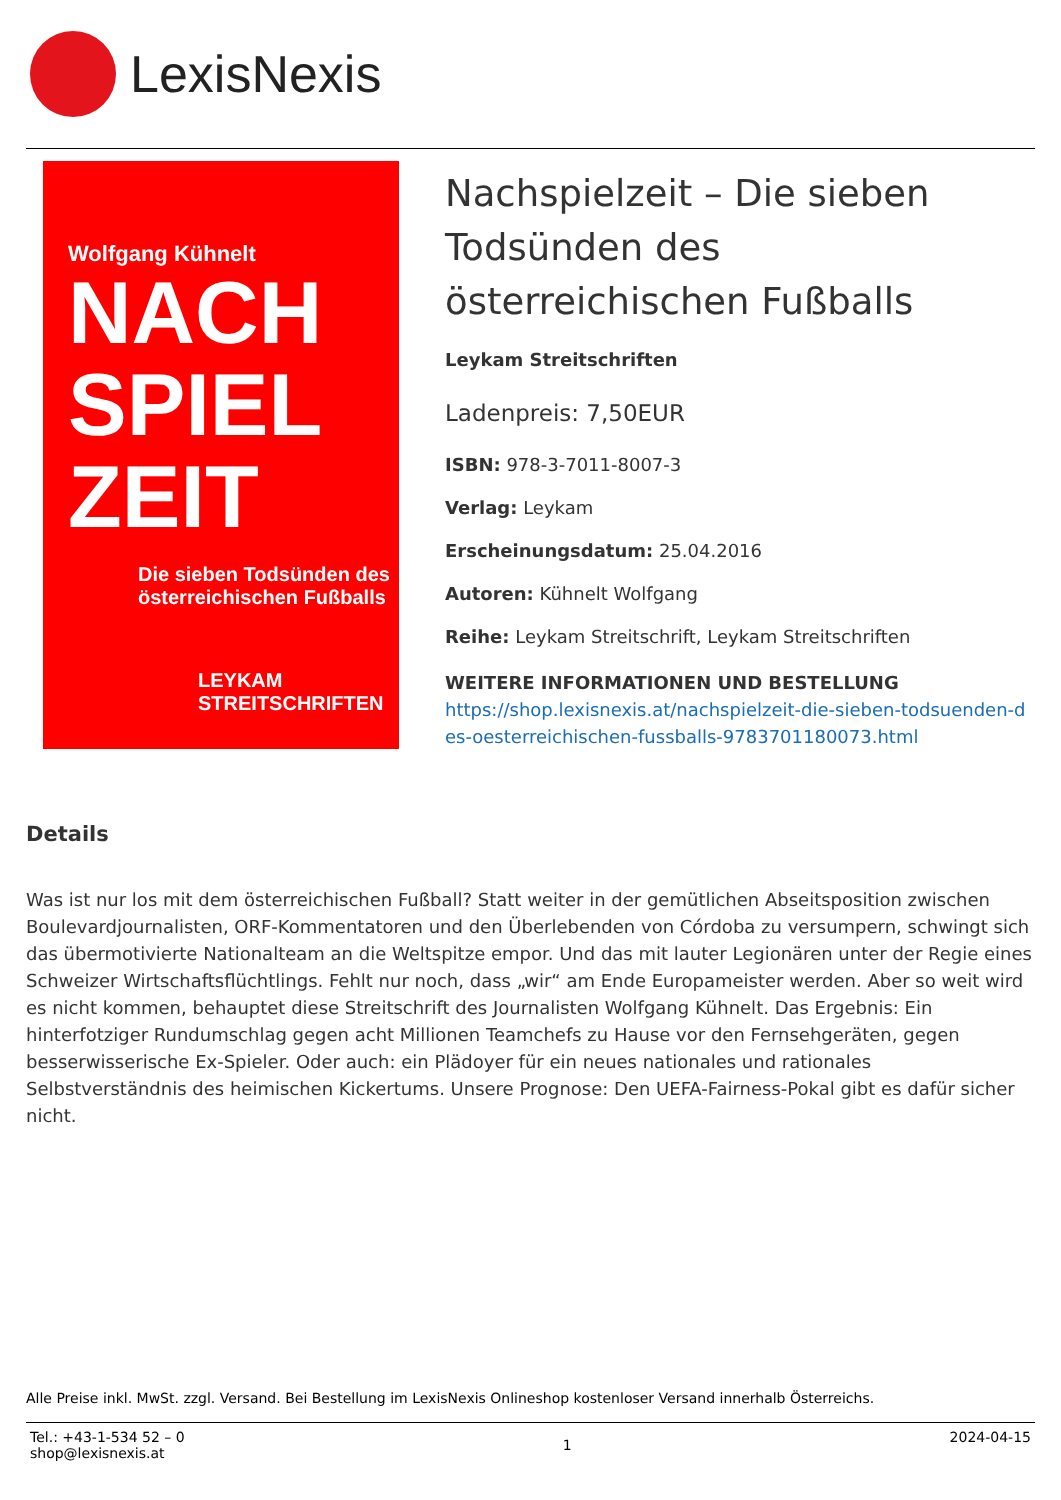LexisNexis
Wolfgang Kühnelt
NACH
SPIEL
ZEIT
Die sieben Todsünden des
österreichischen Fußballs
LEYKAM STREITSCHRIFTEN
Nachspielzeit – Die sieben Todsünden des österreichischen Fußballs
Leykam Streitschriften
Ladenpreis: 7,50EUR
ISBN: 978-3-7011-8007-3
Verlag: Leykam
Erscheinungsdatum: 25.04.2016
Autoren: Kühnelt Wolfgang
Reihe: Leykam Streitschrift, Leykam Streitschriften
WEITERE INFORMATIONEN UND BESTELLUNG
https://shop.lexisnexis.at/nachspielzeit-die-sieben-todsuenden-des-oesterreichischen-fussballs-9783701180073.html
Details
Was ist nur los mit dem österreichischen Fußball? Statt weiter in der gemütlichen Abseitsposition zwischen Boulevardjournalisten, ORF-Kommentatoren und den Überlebenden von Córdoba zu versumpern, schwingt sich das übermotivierte Nationalteam an die Weltspitze empor. Und das mit lauter Legionären unter der Regie eines Schweizer Wirtschaftsflüchtlings. Fehlt nur noch, dass „wir“ am Ende Europameister werden. Aber so weit wird es nicht kommen, behauptet diese Streitschrift des Journalisten Wolfgang Kühnelt. Das Ergebnis: Ein hinterfotziger Rundumschlag gegen acht Millionen Teamchefs zu Hause vor den Fernsehgeräten, gegen besserwisserische Ex-Spieler. Oder auch: ein Plädoyer für ein neues nationales und rationales Selbstverständnis des heimischen Kickertums. Unsere Prognose: Den UEFA-Fairness-Pokal gibt es dafür sicher nicht.
Alle Preise inkl. MwSt. zzgl. Versand. Bei Bestellung im LexisNexis Onlineshop kostenloser Versand innerhalb Österreichs.
Tel.: +43-1-534 52 – 0
shop@lexisnexis.at
1
2024-04-15